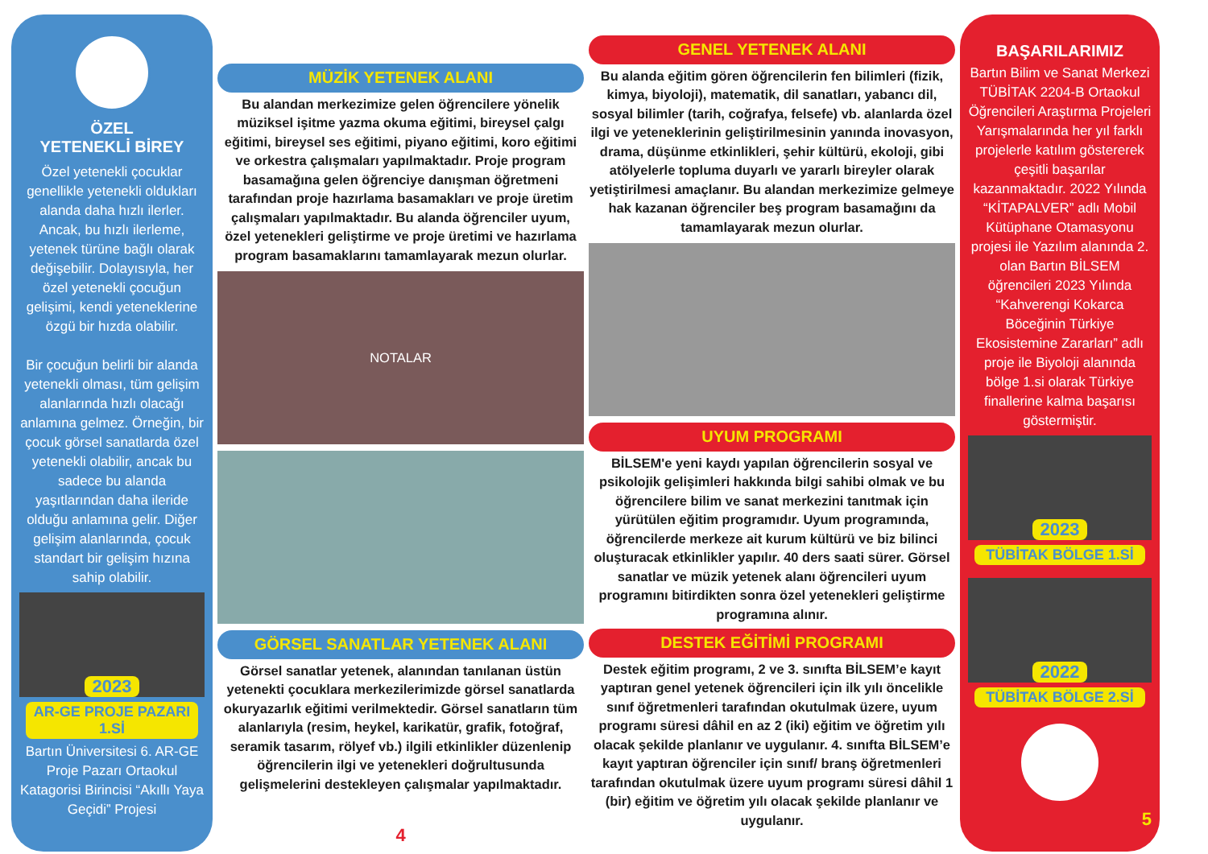ÖZEL
YETENEKLİ BİREY
Özel yetenekli çocuklar genellikle yetenekli oldukları alanda daha hızlı ilerler. Ancak, bu hızlı ilerleme, yetenek türüne bağlı olarak değişebilir. Dolayısıyla, her özel yetenekli çocuğun gelişimi, kendi yeteneklerine özgü bir hızda olabilir.
Bir çocuğun belirli bir alanda yetenekli olması, tüm gelişim alanlarında hızlı olacağı anlamına gelmez. Örneğin, bir çocuk görsel sanatlarda özel yetenekli olabilir, ancak bu sadece bu alanda yaşıtlarından daha ileride olduğu anlamına gelir. Diğer gelişim alanlarında, çocuk standart bir gelişim hızına sahip olabilir.
2023
AR-GE PROJE PAZARI 1.Sİ
Bartın Üniversitesi 6. AR-GE Proje Pazarı Ortaokul Katagorisi Birincisi “Akıllı Yaya Geçidi” Projesi
MÜZİK YETENEK ALANI
Bu alandan merkezimize gelen öğrencilere yönelik müziksel işitme yazma okuma eğitimi, bireysel çalgı eğitimi, bireysel ses eğitimi, piyano eğitimi, koro eğitimi ve orkestra çalışmaları yapılmaktadır. Proje program basamağına gelen öğrenciye danışman öğretmeni tarafından proje hazırlama basamakları ve proje üretim çalışmaları yapılmaktadır. Bu alanda öğrenciler uyum, özel yetenekleri geliştirme ve proje üretimi ve hazırlama program basamaklarını tamamlayarak mezun olurlar.
NOTALAR
GÖRSEL SANATLAR YETENEK ALANI
Görsel sanatlar yetenek, alanından tanılanan üstün yetenekti çocuklara merkezilerimizde görsel sanatlarda okuryazarlık eğitimi verilmektedir. Görsel sanatların tüm alanlarıyla (resim, heykel, karikatür, grafik, fotoğraf, seramik tasarım, rölyef vb.) ilgili etkinlikler düzenlenip öğrencilerin ilgi ve yetenekleri doğrultusunda gelişmelerini destekleyen çalışmalar yapılmaktadır.
4
GENEL YETENEK ALANI
Bu alanda eğitim gören öğrencilerin fen bilimleri (fizik, kimya, biyoloji), matematik, dil sanatları, yabancı dil, sosyal bilimler (tarih, coğrafya, felsefe) vb. alanlarda özel ilgi ve yeteneklerinin geliştirilmesinin yanında inovasyon, drama, düşünme etkinlikleri, şehir kültürü, ekoloji, gibi atölyelerle topluma duyarlı ve yararlı bireyler olarak yetiştirilmesi amaçlanır. Bu alandan merkezimize gelmeye hak kazanan öğrenciler beş program basamağını da tamamlayarak mezun olurlar.
UYUM PROGRAMI
BİLSEM'e yeni kaydı yapılan öğrencilerin sosyal ve psikolojik gelişimleri hakkında bilgi sahibi olmak ve bu öğrencilere bilim ve sanat merkezini tanıtmak için yürütülen eğitim programıdır. Uyum programında, öğrencilerde merkeze ait kurum kültürü ve biz bilinci oluşturacak etkinlikler yapılır. 40 ders saati sürer. Görsel sanatlar ve müzik yetenek alanı öğrencileri uyum programını bitirdikten sonra özel yetenekleri geliştirme programına alınır.
DESTEK EĞİTİMİ PROGRAMI
Destek eğitim programı, 2 ve 3. sınıfta BİLSEM’e kayıt yaptıran genel yetenek öğrencileri için ilk yılı öncelikle sınıf öğretmenleri tarafından okutulmak üzere, uyum programı süresi dâhil en az 2 (iki) eğitim ve öğretim yılı olacak şekilde planlanır ve uygulanır. 4. sınıfta BİLSEM’e kayıt yaptıran öğrenciler için sınıf/ branş öğretmenleri tarafından okutulmak üzere uyum programı süresi dâhil 1 (bir) eğitim ve öğretim yılı olacak şekilde planlanır ve uygulanır.
BAŞARILARIMIZ
Bartın Bilim ve Sanat Merkezi TÜBİTAK 2204-B Ortaokul Öğrencileri Araştırma Projeleri Yarışmalarında her yıl farklı projelerle katılım göstererek çeşitli başarılar kazanmaktadır. 2022 Yılında “KİTAPALVER” adlı Mobil Kütüphane Otamasyonu projesi ile Yazılım alanında 2. olan Bartın BİLSEM öğrencileri 2023 Yılında “Kahverengi Kokarca Böceğinin Türkiye Ekosistemine Zararları” adlı proje ile Biyoloji alanında bölge 1.si olarak Türkiye finallerine kalma başarısı göstermiştir.
2023
TÜBİTAK BÖLGE 1.Sİ
2022
TÜBİTAK BÖLGE 2.Sİ
5